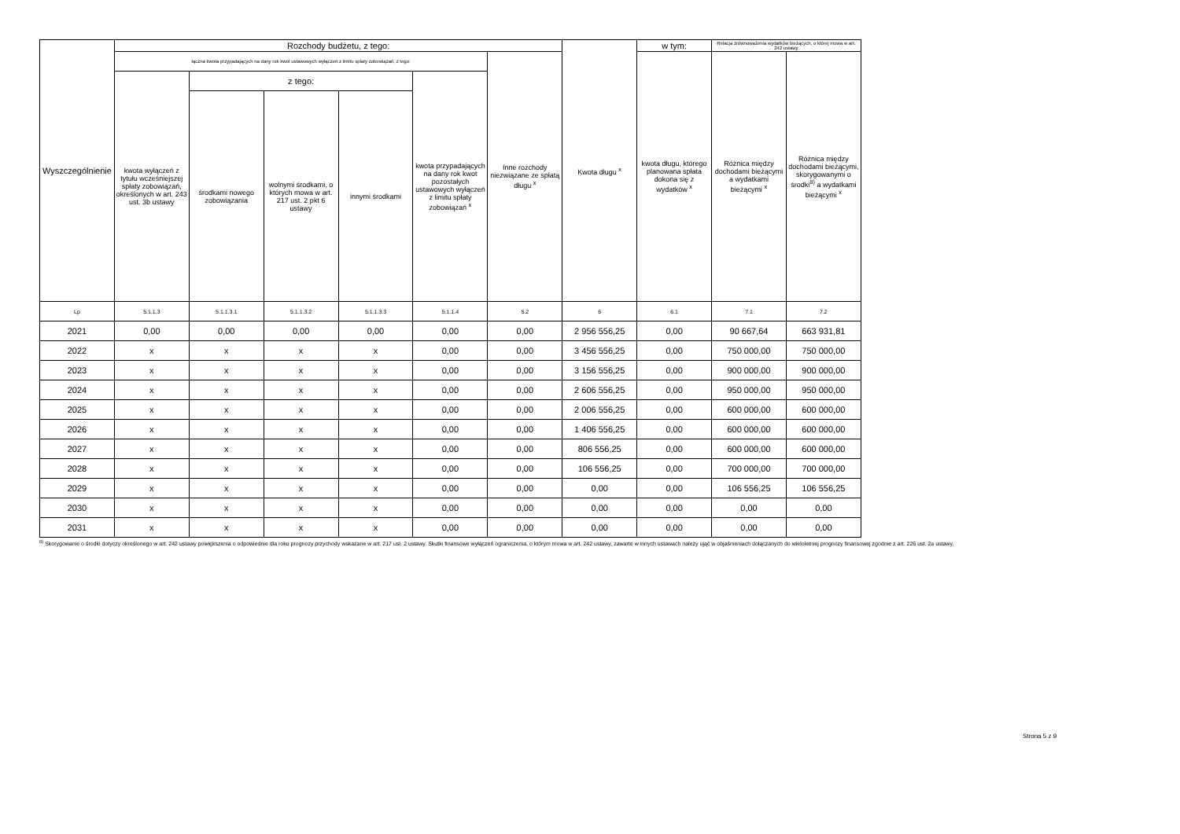| Wyszczególnienie | Rozchody budżetu, z tego: | | | | | | Kwota długu <sup>x</sup> | w tym: | Relacja zrównoważenia wydatków bieżących, o której mowa w art. 242 ustawy | |
| --- | --- | --- | --- | --- | --- | --- | --- | --- | --- | --- |
| | łączna kwota przypadających na dany rok kwot ustawowych wyłączeń z limitu spłaty zobowiązań, z tego: | | | | | Inne rozchody niezwiązane ze spłatą długu <sup>x</sup> | | kwota długu, którego planowana spłata dokona się z wydatków <sup>x</sup> | Różnica między dochodami bieżącymi a wydatkami bieżącymi <sup>x</sup> | Różnica między dochodami bieżącymi, skorygowanymi o środki<sup>8)</sup> a wydatkami bieżącymi <sup>x</sup> |
| | kwota wyłączeń z tytułu wcześniejszej spłaty zobowiązań, określonych w art. 243 ust. 3b ustawy | z tego: | | | kwota przypadających na dany rok kwot pozostałych ustawowych wyłączeń z limitu spłaty zobowiązań <sup>x</sup> | | | | | |
| | | środkami nowego zobowiązania | wolnymi środkami, o których mowa w art. 217 ust. 2 pkt 6 ustawy | innymi środkami | | | | | | |
| Lp | 5.1.1.3 | 5.1.1.3.1 | 5.1.1.3.2 | 5.1.1.3.3 | 5.1.1.4 | 5.2 | 6 | 6.1 | 7.1 | 7.2 |
| 2021 | 0,00 | 0,00 | 0,00 | 0,00 | 0,00 | 0,00 | 2 956 556,25 | 0,00 | 90 667,64 | 663 931,81 |
| 2022 | x | x | x | x | 0,00 | 0,00 | 3 456 556,25 | 0,00 | 750 000,00 | 750 000,00 |
| 2023 | x | x | x | x | 0,00 | 0,00 | 3 156 556,25 | 0,00 | 900 000,00 | 900 000,00 |
| 2024 | x | x | x | x | 0,00 | 0,00 | 2 606 556,25 | 0,00 | 950 000,00 | 950 000,00 |
| 2025 | x | x | x | x | 0,00 | 0,00 | 2 006 556,25 | 0,00 | 600 000,00 | 600 000,00 |
| 2026 | x | x | x | x | 0,00 | 0,00 | 1 406 556,25 | 0,00 | 600 000,00 | 600 000,00 |
| 2027 | x | x | x | x | 0,00 | 0,00 | 806 556,25 | 0,00 | 600 000,00 | 600 000,00 |
| 2028 | x | x | x | x | 0,00 | 0,00 | 106 556,25 | 0,00 | 700 000,00 | 700 000,00 |
| 2029 | x | x | x | x | 0,00 | 0,00 | 0,00 | 0,00 | 106 556,25 | 106 556,25 |
| 2030 | x | x | x | x | 0,00 | 0,00 | 0,00 | 0,00 | 0,00 | 0,00 |
| 2031 | x | x | x | x | 0,00 | 0,00 | 0,00 | 0,00 | 0,00 | 0,00 |
<sup>8)</sup> Skorygowanie o środki dotyczy określonego w art. 242 ustawy powiększenia o odpowiednie dla roku prognozy przychody wskazane w art. 217 ust. 2 ustawy. Skutki finansowe wyłączeń ograniczenia, o którym mowa w art. 242 ustawy, zawarte w innych ustawach należy ująć w objaśnieniach dołączanych do wieloletniej prognozy finansowej zgodnie z art. 226 ust. 2a ustawy.
Strona 5 z 9